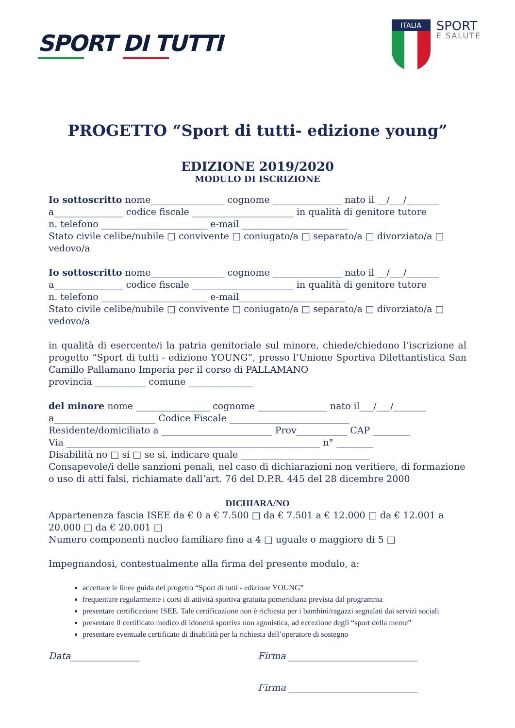SPORT DI TUTTI
ITALIA
SPORT
E SALUTE
PROGETTO “Sport di tutti- edizione young”
EDIZIONE 2019/2020
MODULO DI ISCRIZIONE
Io sottoscritto nome________________ cognome _______________ nato il __/___/_______
a_______________ codice fiscale ______________________ in qualità di genitore tutore
n. telefono _______________________ e-mail _______________________
Stato civile celibe/nubile □ convivente □ coniugato/a □ separato/a □ divorziato/a □ vedovo/a
Io sottoscritto nome________________ cognome _______________ nato il __/___/_______
a_______________ codice fiscale ______________________ in qualità di genitore tutore
n. telefono _______________________ e-mail_______________________
Stato civile celibe/nubile □ convivente □ coniugato/a □ separato/a □ divorziato/a □ vedovo/a
in qualità di esercente/i la patria genitoriale sul minore, chiede/chiedono l’iscrizione al progetto “Sport di tutti - edizione YOUNG”, presso l’Unione Sportiva Dilettantistica San Camillo Pallamano Imperia per il corso di PALLAMANO
provincia ___________ comune ______________
del minore nome ________________ cognome _______________ nato il___/___/_______
a______________________ Codice Fiscale __________________________
Residente/domiciliato a ________________________ Prov___________ CAP ________
Via _______________________________________________________ n° ________
Disabilità no □ si □ se si, indicare quale ____________________________
Consapevole/i delle sanzioni penali, nel caso di dichiarazioni non veritiere, di formazione o uso di atti falsi, richiamate dall’art. 76 del D.P.R. 445 del 28 dicembre 2000
DICHIARA/NO
Appartenenza fascia ISEE da € 0 a € 7.500 □ da € 7.501 a € 12.000 □ da € 12.001 a 20.000 □ da € 20.001 □
Numero componenti nucleo familiare fino a 4 □ uguale o maggiore di 5 □
Impegnandosi, contestualmente alla firma del presente modulo, a:
accettare le linee guida del progetto “Sport di tutti - edizione YOUNG”
frequentare regolarmente i corsi di attività sportiva gratuita pomeridiana prevista dal programma
presentare certificazione ISEE. Tale certificazione non è richiesta per i bambini/ragazzi segnalati dai servizi sociali
presentare il certificato medico di idoneità sportiva non agonistica, ad eccezione degli “sport della mente”
presentare eventuale certificato di disabilità per la richiesta dell’operatore di sostegno
Data_______________ Firma ____________________________
Firma ____________________________